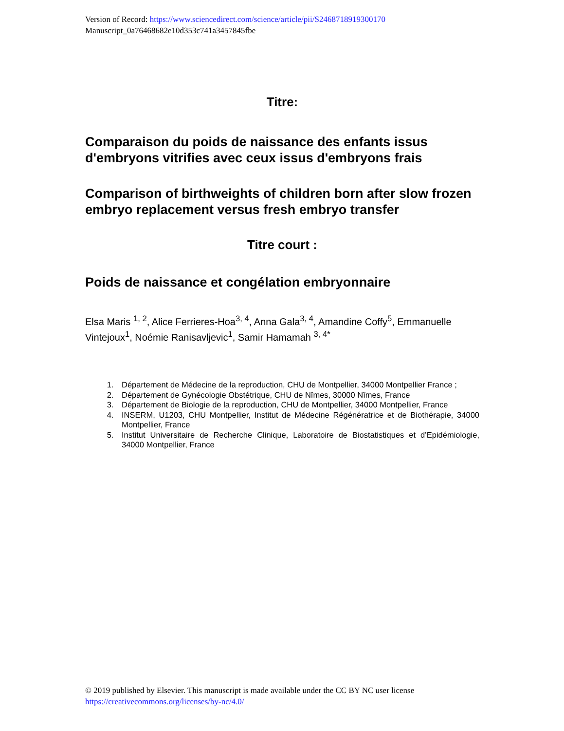Version of Record: https://www.sciencedirect.com/science/article/pii/S2468718919300170
Manuscript_0a76468682e10d353c741a3457845fbe
Titre:
Comparaison du poids de naissance des enfants issus d'embryons vitrifies avec ceux issus d'embryons frais
Comparison of birthweights of children born after slow frozen embryo replacement versus fresh embryo transfer
Titre court :
Poids de naissance et congélation embryonnaire
Elsa Maris <sup>1, 2</sup>, Alice Ferrieres-Hoa<sup>3, 4</sup>, Anna Gala<sup>3, 4</sup>, Amandine Coffy<sup>5</sup>, Emmanuelle Vintejoux<sup>1</sup>, Noémie Ranisavljevic<sup>1</sup>, Samir Hamamah <sup>3, 4*</sup>
1. Département de Médecine de la reproduction, CHU de Montpellier, 34000 Montpellier France ;
2. Département de Gynécologie Obstétrique, CHU de Nîmes, 30000 Nîmes, France
3. Département de Biologie de la reproduction, CHU de Montpellier, 34000 Montpellier, France
4. INSERM, U1203, CHU Montpellier, Institut de Médecine Régénératrice et de Biothérapie, 34000 Montpellier, France
5. Institut Universitaire de Recherche Clinique, Laboratoire de Biostatistiques et d’Epidémiologie, 34000 Montpellier, France
© 2019 published by Elsevier. This manuscript is made available under the CC BY NC user license
https://creativecommons.org/licenses/by-nc/4.0/